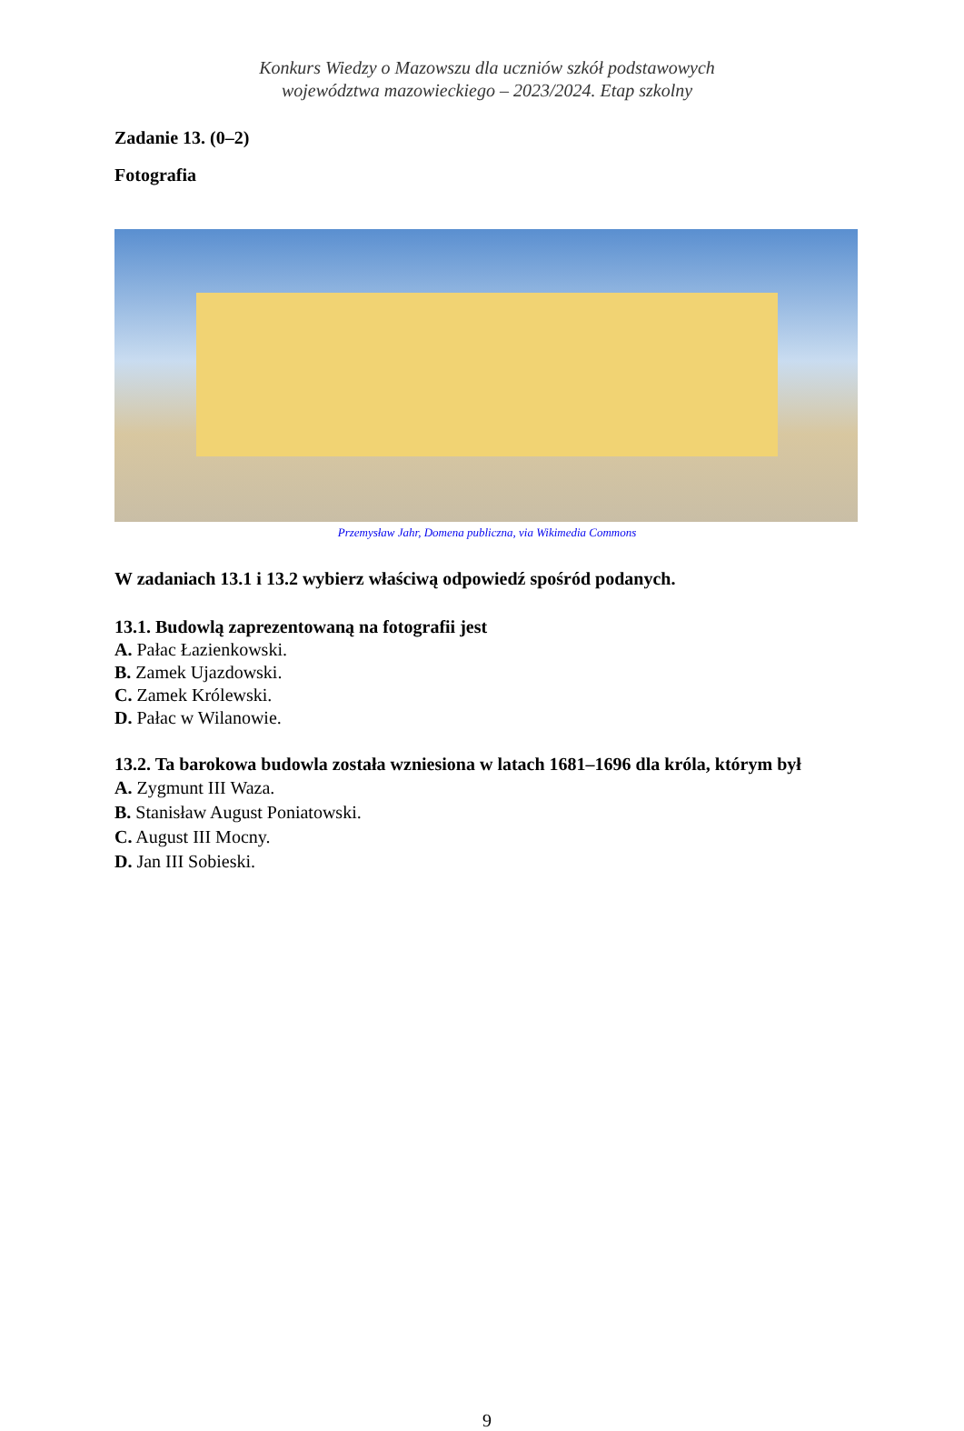Konkurs Wiedzy o Mazowszu dla uczniów szkół podstawowych
województwa mazowieckiego – 2023/2024. Etap szkolny
Zadanie 13. (0–2)
Fotografia
Przemysław Jahr, Domena publiczna, via Wikimedia Commons
W zadaniach 13.1 i 13.2 wybierz właściwą odpowiedź spośród podanych.
13.1. Budowlą zaprezentowaną na fotografii jest
A. Pałac Łazienkowski.
B. Zamek Ujazdowski.
C. Zamek Królewski.
D. Pałac w Wilanowie.
13.2. Ta barokowa budowla została wzniesiona w latach 1681–1696 dla króla, którym był
A. Zygmunt III Waza.
B. Stanisław August Poniatowski.
C. August III Mocny.
D. Jan III Sobieski.
9